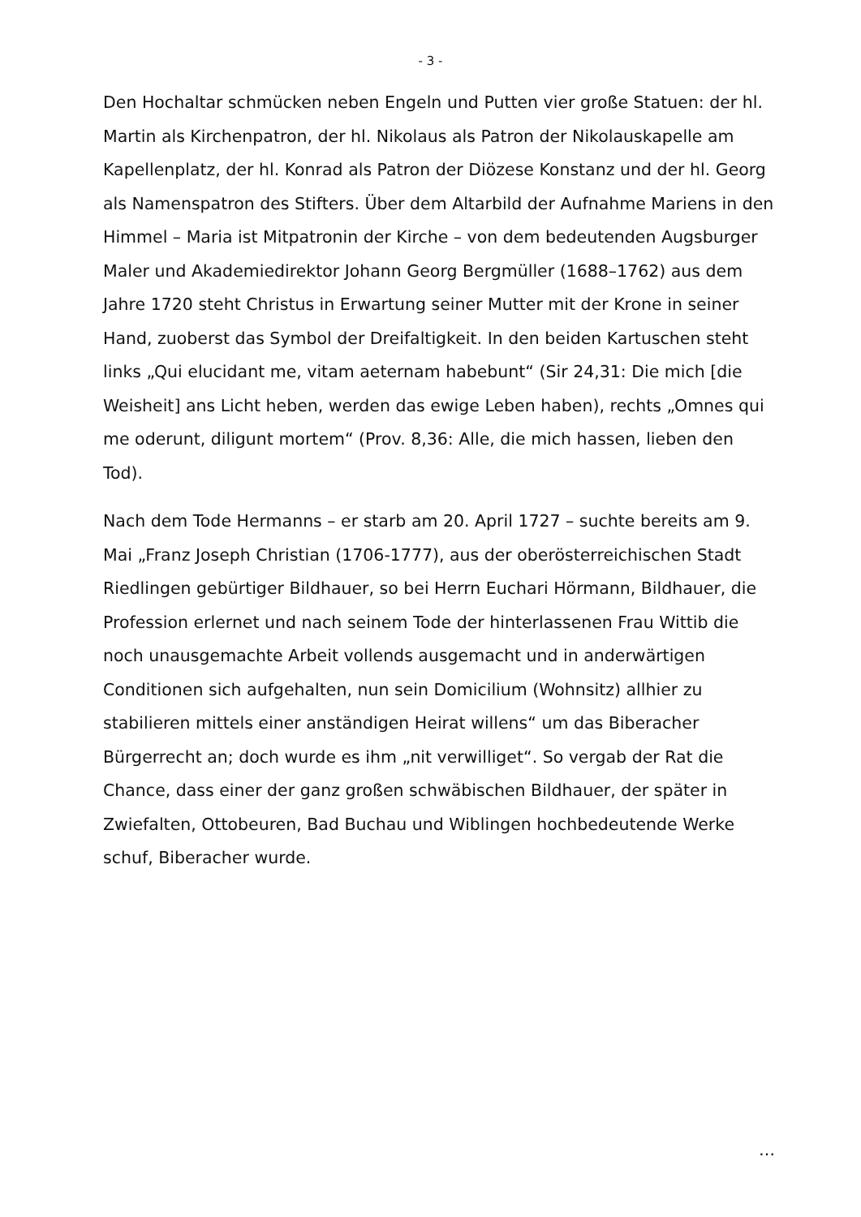- 3 -
Den Hochaltar schmücken neben Engeln und Putten vier große Statuen: der hl. Martin als Kirchenpatron, der hl. Nikolaus als Patron der Nikolauskapelle am Kapellenplatz, der hl. Konrad als Patron der Diözese Konstanz und der hl. Georg als Namenspatron des Stifters. Über dem Altarbild der Aufnahme Ma­riens in den Himmel – Maria ist Mitpatronin der Kirche – von dem bedeuten­den Augsburger Maler und Akademiedirektor Johann Georg Bergmüller (1688–1762) aus dem Jahre 1720 steht Christus in Erwartung seiner Mutter mit der Krone in seiner Hand, zuoberst das Symbol der Dreifaltigkeit. In den beiden Kartuschen steht links „Qui elucidant me, vitam aeternam habebunt“ (Sir 24,31: Die mich [die Weisheit] ans Licht heben, werden das ewige Leben haben), rechts „Omnes qui me oderunt, diligunt mortem“ (Prov. 8,36: Alle, die mich hassen, lieben den Tod).
Nach dem Tode Hermanns – er starb am 20. April 1727 – suchte bereits am 9. Mai „Franz Joseph Christian (1706-1777), aus der oberösterreichischen Stadt Riedlingen gebürtiger Bildhauer, so bei Herrn Euchari Hörmann, Bild­hauer, die Profession erlernet und nach seinem Tode der hinterlassenen Frau Wittib die noch unausgemachte Arbeit vollends ausgemacht und in ander­wärtigen Conditionen sich aufgehalten, nun sein Domicilium (Wohnsitz) all­hier zu stabilieren mittels einer anständigen Heirat willens“ um das Bibera­cher Bürgerrecht an; doch wurde es ihm „nit verwilliget“. So vergab der Rat die Chance, dass einer der ganz großen schwäbischen Bildhauer, der später in Zwiefalten, Ottobeuren, Bad Buchau und Wiblingen hochbedeutende Werke schuf, Biberacher wurde.
…